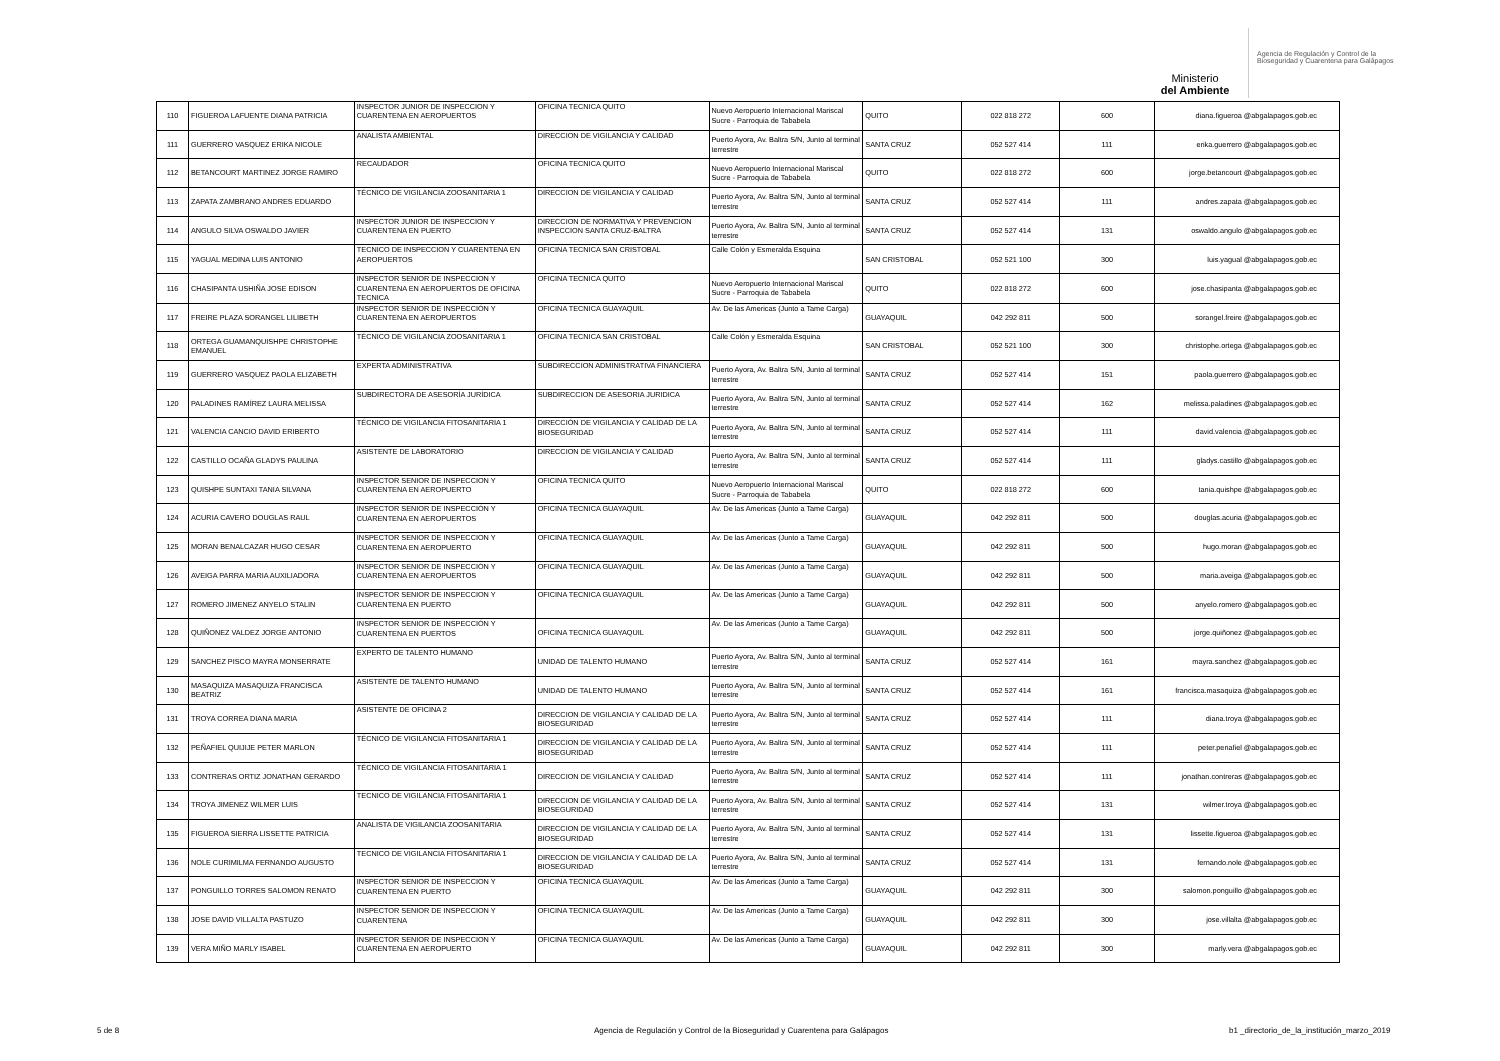Ministerio
del Ambiente
Agencia de Regulación y Control de la Bioseguridad y Cuarentena para Galápagos
| 110 | FIGUEROA LAFUENTE DIANA PATRICIA | INSPECTOR JUNIOR DE INSPECCION Y CUARENTENA EN AEROPUERTOS | OFICINA TECNICA QUITO | Nuevo Aeropuerto Internacional Mariscal Sucre - Parroquia de Tababela | QUITO | 022 818 272 | 600 | diana.figueroa @abgalapagos.gob.ec |
| 111 | GUERRERO VASQUEZ ERIKA NICOLE | ANALISTA AMBIENTAL | DIRECCION DE VIGILANCIA Y CALIDAD | Puerto Ayora, Av. Baltra S/N, Junto al terminal terrestre | SANTA CRUZ | 052 527 414 | 111 | erika.guerrero @abgalapagos.gob.ec |
| 112 | BETANCOURT MARTINEZ JORGE RAMIRO | RECAUDADOR | OFICINA TECNICA QUITO | Nuevo Aeropuerto Internacional Mariscal Sucre - Parroquia de Tababela | QUITO | 022 818 272 | 600 | jorge.betancourt @abgalapagos.gob.ec |
| 113 | ZAPATA ZAMBRANO ANDRES EDUARDO | TÉCNICO DE VIGILANCIA ZOOSANITARIA 1 | DIRECCION DE VIGILANCIA Y CALIDAD | Puerto Ayora, Av. Baltra S/N, Junto al terminal terrestre | SANTA CRUZ | 052 527 414 | 111 | andres.zapata @abgalapagos.gob.ec |
| 114 | ANGULO SILVA OSWALDO JAVIER | INSPECTOR JUNIOR DE INSPECCION Y CUARENTENA EN PUERTO | DIRECCION DE NORMATIVA Y PREVENCION INSPECCION SANTA CRUZ-BALTRA | Puerto Ayora, Av. Baltra S/N, Junto al terminal terrestre | SANTA CRUZ | 052 527 414 | 131 | oswaldo.angulo @abgalapagos.gob.ec |
| 115 | YAGUAL MEDINA LUIS ANTONIO | TECNICO DE INSPECCION Y CUARENTENA EN AEROPUERTOS | OFICINA TECNICA SAN CRISTOBAL | Calle Colón y Esmeralda Esquina | SAN CRISTOBAL | 052 521 100 | 300 | luis.yagual @abgalapagos.gob.ec |
| 116 | CHASIPANTA USHIÑA JOSE EDISON | INSPECTOR SENIOR DE INSPECCION Y CUARENTENA EN AEROPUERTOS DE OFICINA TECNICA | OFICINA TECNICA QUITO | Nuevo Aeropuerto Internacional Mariscal Sucre - Parroquia de Tababela | QUITO | 022 818 272 | 600 | jose.chasipanta @abgalapagos.gob.ec |
| 117 | FREIRE PLAZA SORANGEL LILIBETH | INSPECTOR SENIOR DE INSPECCIÓN Y CUARENTENA EN AEROPUERTOS | OFICINA TECNICA GUAYAQUIL | Av. De las Americas (Junto a Tame Carga) | GUAYAQUIL | 042 292 811 | 500 | sorangel.freire @abgalapagos.gob.ec |
| 118 | ORTEGA GUAMANQUISHPE CHRISTOPHE EMANUEL | TÉCNICO DE VIGILANCIA ZOOSANITARIA 1 | OFICINA TECNICA SAN CRISTOBAL | Calle Colón y Esmeralda Esquina | SAN CRISTOBAL | 052 521 100 | 300 | christophe.ortega @abgalapagos.gob.ec |
| 119 | GUERRERO VASQUEZ PAOLA ELIZABETH | EXPERTA ADMINISTRATIVA | SUBDIRECCION ADMINISTRATIVA FINANCIERA | Puerto Ayora, Av. Baltra S/N, Junto al terminal terrestre | SANTA CRUZ | 052 527 414 | 151 | paola.guerrero @abgalapagos.gob.ec |
| 120 | PALADINES RAMÍREZ LAURA MELISSA | SUBDIRECTORA DE ASESORÍA JURÍDICA | SUBDIRECCION DE ASESORIA JURIDICA | Puerto Ayora, Av. Baltra S/N, Junto al terminal terrestre | SANTA CRUZ | 052 527 414 | 162 | melissa.paladines @abgalapagos.gob.ec |
| 121 | VALENCIA CANCIO DAVID ERIBERTO | TÉCNICO DE VIGILANCIA FITOSANITARIA 1 | DIRECCIÓN DE VIGILANCIA Y CALIDAD DE LA BIOSEGURIDAD | Puerto Ayora, Av. Baltra S/N, Junto al terminal terrestre | SANTA CRUZ | 052 527 414 | 111 | david.valencia @abgalapagos.gob.ec |
| 122 | CASTILLO OCAÑA GLADYS PAULINA | ASISTENTE DE LABORATORIO | DIRECCION DE VIGILANCIA Y CALIDAD | Puerto Ayora, Av. Baltra S/N, Junto al terminal terrestre | SANTA CRUZ | 052 527 414 | 111 | gladys.castillo @abgalapagos.gob.ec |
| 123 | QUISHPE SUNTAXI TANIA SILVANA | INSPECTOR SENIOR DE INSPECCION Y CUARENTENA EN AEROPUERTO | OFICINA TECNICA QUITO | Nuevo Aeropuerto Internacional Mariscal Sucre - Parroquia de Tababela | QUITO | 022 818 272 | 600 | tania.quishpe @abgalapagos.gob.ec |
| 124 | ACURIA CAVERO DOUGLAS RAUL | INSPECTOR SENIOR DE INSPECCIÓN Y CUARENTENA EN AEROPUERTOS | OFICINA TECNICA GUAYAQUIL | Av. De las Americas (Junto a Tame Carga) | GUAYAQUIL | 042 292 811 | 500 | douglas.acuria @abgalapagos.gob.ec |
| 125 | MORAN BENALCAZAR HUGO CESAR | INSPECTOR SENIOR DE INSPECCION Y CUARENTENA EN AEROPUERTO | OFICINA TECNICA GUAYAQUIL | Av. De las Americas (Junto a Tame Carga) | GUAYAQUIL | 042 292 811 | 500 | hugo.moran @abgalapagos.gob.ec |
| 126 | AVEIGA PARRA MARIA AUXILIADORA | INSPECTOR SENIOR DE INSPECCIÓN Y CUARENTENA EN AEROPUERTOS | OFICINA TECNICA GUAYAQUIL | Av. De las Americas (Junto a Tame Carga) | GUAYAQUIL | 042 292 811 | 500 | maria.aveiga @abgalapagos.gob.ec |
| 127 | ROMERO JIMENEZ ANYELO STALIN | INSPECTOR SENIOR DE INSPECCION Y CUARENTENA EN PUERTO | OFICINA TECNICA GUAYAQUIL | Av. De las Americas (Junto a Tame Carga) | GUAYAQUIL | 042 292 811 | 500 | anyelo.romero @abgalapagos.gob.ec |
| 128 | QUIÑONEZ VALDEZ JORGE ANTONIO | INSPECTOR SENIOR DE INSPECCIÓN Y CUARENTENA EN PUERTOS | OFICINA TECNICA GUAYAQUIL | Av. De las Americas (Junto a Tame Carga) | GUAYAQUIL | 042 292 811 | 500 | jorge.quiñonez @abgalapagos.gob.ec |
| 129 | SANCHEZ PISCO MAYRA MONSERRATE | EXPERTO DE TALENTO HUMANO | UNIDAD DE TALENTO HUMANO | Puerto Ayora, Av. Baltra S/N, Junto al terminal terrestre | SANTA CRUZ | 052 527 414 | 161 | mayra.sanchez @abgalapagos.gob.ec |
| 130 | MASAQUIZA MASAQUIZA FRANCISCA BEATRIZ | ASISTENTE DE TALENTO HUMANO | UNIDAD DE TALENTO HUMANO | Puerto Ayora, Av. Baltra S/N, Junto al terminal terrestre | SANTA CRUZ | 052 527 414 | 161 | francisca.masaquiza @abgalapagos.gob.ec |
| 131 | TROYA CORREA DIANA MARIA | ASISTENTE DE OFICINA 2 | DIRECCION DE VIGILANCIA Y CALIDAD DE LA BIOSEGURIDAD | Puerto Ayora, Av. Baltra S/N, Junto al terminal terrestre | SANTA CRUZ | 052 527 414 | 111 | diana.troya @abgalapagos.gob.ec |
| 132 | PEÑAFIEL QUIJIJE PETER MARLON | TÉCNICO DE VIGILANCIA FITOSANITARIA 1 | DIRECCION DE VIGILANCIA Y CALIDAD DE LA BIOSEGURIDAD | Puerto Ayora, Av. Baltra S/N, Junto al terminal terrestre | SANTA CRUZ | 052 527 414 | 111 | peter.penafiel @abgalapagos.gob.ec |
| 133 | CONTRERAS ORTIZ JONATHAN GERARDO | TÉCNICO DE VIGILANCIA FITOSANITARIA 1 | DIRECCION DE VIGILANCIA Y CALIDAD | Puerto Ayora, Av. Baltra S/N, Junto al terminal terrestre | SANTA CRUZ | 052 527 414 | 111 | jonathan.contreras @abgalapagos.gob.ec |
| 134 | TROYA JIMENEZ WILMER LUIS | TECNICO DE VIGILANCIA FITOSANITARIA 1 | DIRECCION DE VIGILANCIA Y CALIDAD DE LA BIOSEGURIDAD | Puerto Ayora, Av. Baltra S/N, Junto al terminal terrestre | SANTA CRUZ | 052 527 414 | 131 | wilmer.troya @abgalapagos.gob.ec |
| 135 | FIGUEROA SIERRA LISSETTE PATRICIA | ANALISTA DE VIGILANCIA ZOOSANITARIA | DIRECCION DE VIGILANCIA Y CALIDAD DE LA BIOSEGURIDAD | Puerto Ayora, Av. Baltra S/N, Junto al terminal terrestre | SANTA CRUZ | 052 527 414 | 131 | lissette.figueroa @abgalapagos.gob.ec |
| 136 | NOLE CURIMILMA FERNANDO AUGUSTO | TECNICO DE VIGILANCIA FITOSANITARIA 1 | DIRECCION DE VIGILANCIA Y CALIDAD DE LA BIOSEGURIDAD | Puerto Ayora, Av. Baltra S/N, Junto al terminal terrestre | SANTA CRUZ | 052 527 414 | 131 | fernando.nole @abgalapagos.gob.ec |
| 137 | PONGUILLO TORRES SALOMON RENATO | INSPECTOR SENIOR DE INSPECCION Y CUARENTENA EN PUERTO | OFICINA TECNICA GUAYAQUIL | Av. De las Americas (Junto a Tame Carga) | GUAYAQUIL | 042 292 811 | 300 | salomon.ponguillo @abgalapagos.gob.ec |
| 138 | JOSE DAVID VILLALTA PASTUZO | INSPECTOR SENIOR DE INSPECCION Y CUARENTENA | OFICINA TECNICA GUAYAQUIL | Av. De las Americas (Junto a Tame Carga) | GUAYAQUIL | 042 292 811 | 300 | jose.villalta @abgalapagos.gob.ec |
| 139 | VERA MIÑO MARLY ISABEL | INSPECTOR SENIOR DE INSPECCION Y CUARENTENA EN AEROPUERTO | OFICINA TECNICA GUAYAQUIL | Av. De las Americas (Junto a Tame Carga) | GUAYAQUIL | 042 292 811 | 300 | marly.vera @abgalapagos.gob.ec |
5 de 8 Agencia de Regulación y Control de la Bioseguridad y Cuarentena para Galápagos b1 _directorio_de_la_institución_marzo_2019